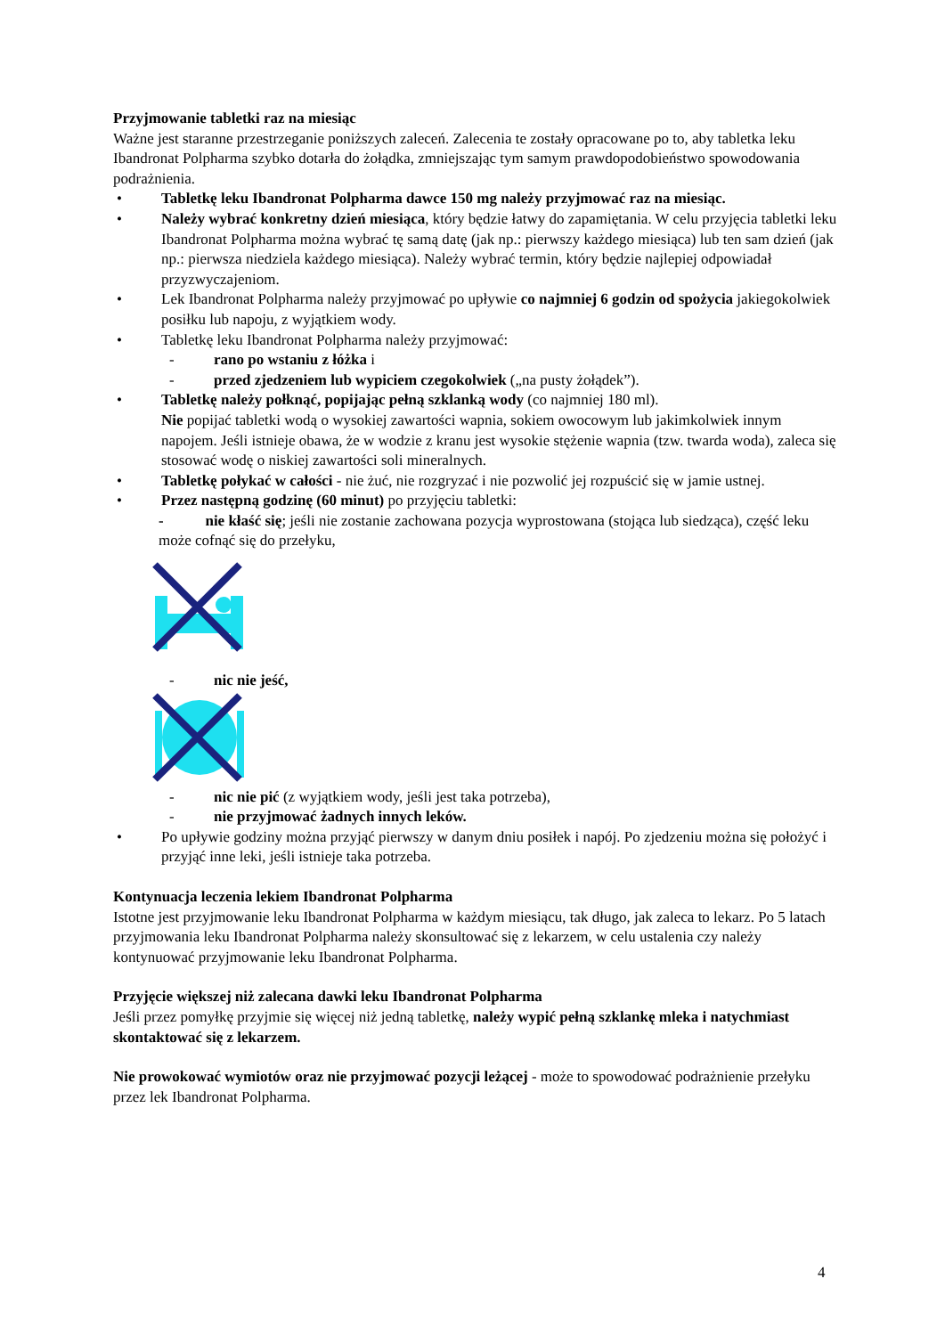Przyjmowanie tabletki raz na miesiąc
Ważne jest staranne przestrzeganie poniższych zaleceń. Zalecenia te zostały opracowane po to, aby tabletka leku Ibandronat Polpharma szybko dotarła do żołądka, zmniejszając tym samym prawdopodobieństwo spowodowania podrażnienia.
• Tabletkę leku Ibandronat Polpharma dawce 150 mg należy przyjmować raz na miesiąc.
• Należy wybrać konkretny dzień miesiąca, który będzie łatwy do zapamiętania. W celu przyjęcia tabletki leku Ibandronat Polpharma można wybrać tę samą datę (jak np.: pierwszy każdego miesiąca) lub ten sam dzień (jak np.: pierwsza niedziela każdego miesiąca). Należy wybrać termin, który będzie najlepiej odpowiadał przyzwyczajeniom.
• Lek Ibandronat Polpharma należy przyjmować po upływie co najmniej 6 godzin od spożycia jakiegokolwiek posiłku lub napoju, z wyjątkiem wody.
• Tabletkę leku Ibandronat Polpharma należy przyjmować:
- rano po wstaniu z łóżka i
- przed zjedzeniem lub wypiciem czegokolwiek („na pusty żołądek”).
• Tabletkę należy połknąć, popijając pełną szklanką wody (co najmniej 180 ml).
Nie popijać tabletki wodą o wysokiej zawartości wapnia, sokiem owocowym lub jakimkolwiek innym napojem. Jeśli istnieje obawa, że w wodzie z kranu jest wysokie stężenie wapnia (tzw. twarda woda), zaleca się stosować wodę o niskiej zawartości soli mineralnych.
• Tabletkę połykać w całości - nie żuć, nie rozgryzać i nie pozwolić jej rozpuścić się w jamie ustnej.
• Przez następną godzinę (60 minut) po przyjęciu tabletki:
- nie kłaść się; jeśli nie zostanie zachowana pozycja wyprostowana (stojąca lub siedząca), część leku może cofnąć się do przełyku,
- nic nie jeść,
- nic nie pić (z wyjątkiem wody, jeśli jest taka potrzeba),
- nie przyjmować żadnych innych leków.
• Po upływie godziny można przyjąć pierwszy w danym dniu posiłek i napój. Po zjedzeniu można się położyć i przyjąć inne leki, jeśli istnieje taka potrzeba.
Kontynuacja leczenia lekiem Ibandronat Polpharma
Istotne jest przyjmowanie leku Ibandronat Polpharma w każdym miesiącu, tak długo, jak zaleca to lekarz. Po 5 latach przyjmowania leku Ibandronat Polpharma należy skonsultować się z lekarzem, w celu ustalenia czy należy kontynuować przyjmowanie leku Ibandronat Polpharma.
Przyjęcie większej niż zalecana dawki leku Ibandronat Polpharma
Jeśli przez pomyłkę przyjmie się więcej niż jedną tabletkę, należy wypić pełną szklankę mleka i natychmiast skontaktować się z lekarzem.
Nie prowokować wymiotów oraz nie przyjmować pozycji leżącej - może to spowodować podrażnienie przełyku przez lek Ibandronat Polpharma.
4